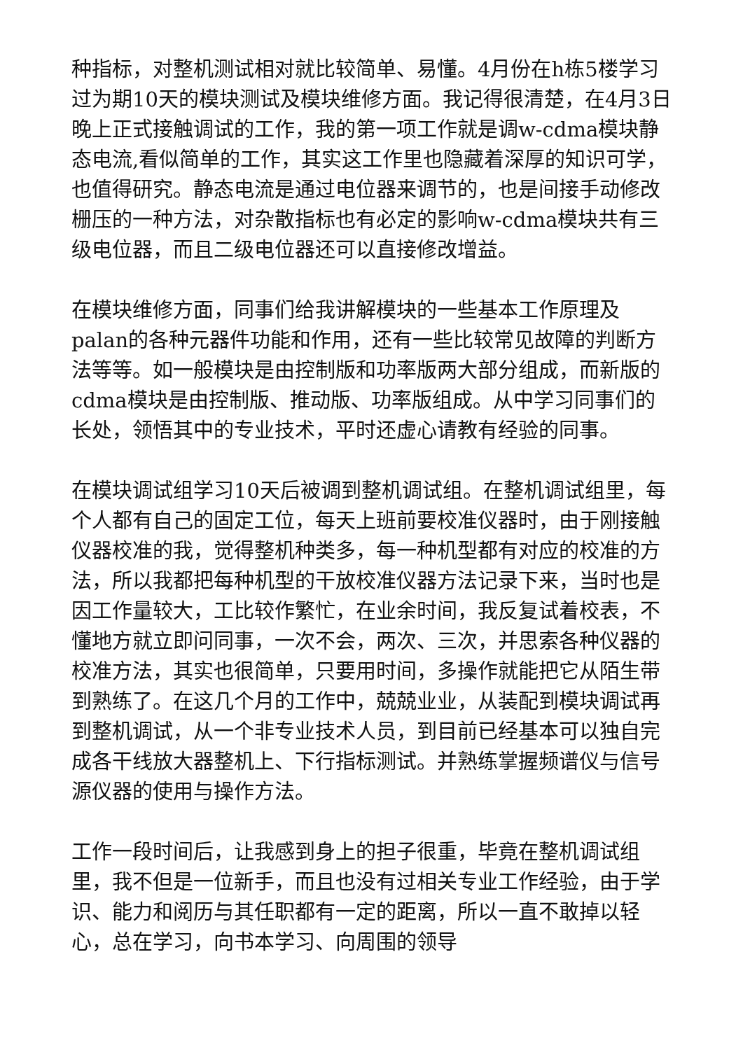种指标，对整机测试相对就比较简单、易懂。4月份在h栋5楼学习过为期10天的模块测试及模块维修方面。我记得很清楚，在4月3日晚上正式接触调试的工作，我的第一项工作就是调w-cdma模块静态电流,看似简单的工作，其实这工作里也隐藏着深厚的知识可学，也值得研究。静态电流是通过电位器来调节的，也是间接手动修改栅压的一种方法，对杂散指标也有必定的影响w-cdma模块共有三级电位器，而且二级电位器还可以直接修改增益。
在模块维修方面，同事们给我讲解模块的一些基本工作原理及palan的各种元器件功能和作用，还有一些比较常见故障的判断方法等等。如一般模块是由控制版和功率版两大部分组成，而新版的cdma模块是由控制版、推动版、功率版组成。从中学习同事们的长处，领悟其中的专业技术，平时还虚心请教有经验的同事。
在模块调试组学习10天后被调到整机调试组。在整机调试组里，每个人都有自己的固定工位，每天上班前要校准仪器时，由于刚接触仪器校准的我，觉得整机种类多，每一种机型都有对应的校准的方法，所以我都把每种机型的干放校准仪器方法记录下来，当时也是因工作量较大，工比较作繁忙，在业余时间，我反复试着校表，不懂地方就立即问同事，一次不会，两次、三次，并思索各种仪器的校准方法，其实也很简单，只要用时间，多操作就能把它从陌生带到熟练了。在这几个月的工作中，兢兢业业，从装配到模块调试再到整机调试，从一个非专业技术人员，到目前已经基本可以独自完成各干线放大器整机上、下行指标测试。并熟练掌握频谱仪与信号源仪器的使用与操作方法。
工作一段时间后，让我感到身上的担子很重，毕竟在整机调试组里，我不但是一位新手，而且也没有过相关专业工作经验，由于学识、能力和阅历与其任职都有一定的距离，所以一直不敢掉以轻心，总在学习，向书本学习、向周围的领导